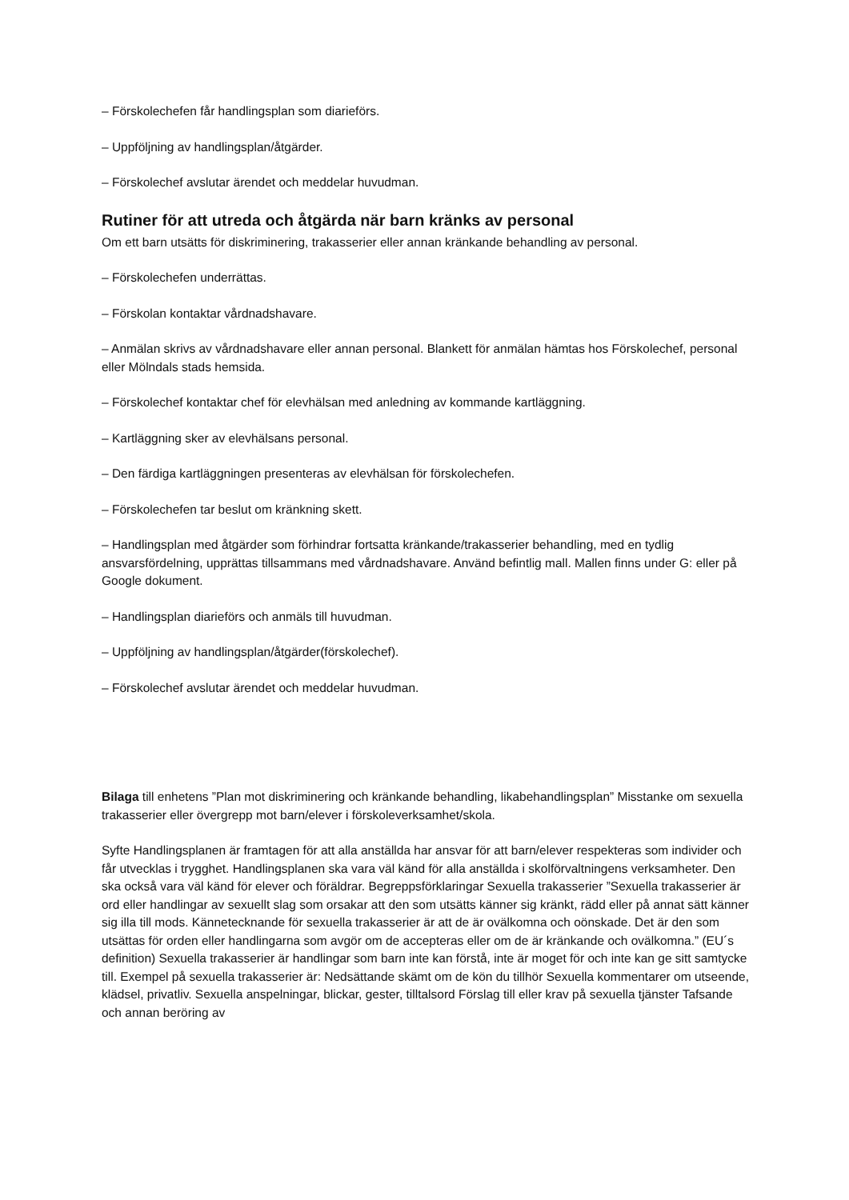– Förskolechefen får handlingsplan som diarieförs.
– Uppföljning av handlingsplan/åtgärder.
– Förskolechef avslutar ärendet och meddelar huvudman.
Rutiner för att utreda och åtgärda när barn kränks av personal
Om ett barn utsätts för diskriminering, trakasserier eller annan kränkande behandling av personal.
– Förskolechefen underrättas.
– Förskolan kontaktar vårdnadshavare.
– Anmälan skrivs av vårdnadshavare eller annan personal. Blankett för anmälan hämtas hos Förskolechef, personal eller Mölndals stads hemsida.
– Förskolechef kontaktar chef för elevhälsan med anledning av kommande kartläggning.
– Kartläggning sker av elevhälsans personal.
– Den färdiga kartläggningen presenteras av elevhälsan för förskolechefen.
– Förskolechefen tar beslut om kränkning skett.
– Handlingsplan med åtgärder som förhindrar fortsatta kränkande/trakasserier behandling, med en tydlig ansvarsfördelning, upprättas tillsammans med vårdnadshavare. Använd befintlig mall. Mallen finns under G: eller på Google dokument.
– Handlingsplan diarieförs och anmäls till huvudman.
– Uppföljning av handlingsplan/åtgärder(förskolechef).
– Förskolechef avslutar ärendet och meddelar huvudman.
Bilaga till enhetens ”Plan mot diskriminering och kränkande behandling, likabehandlingsplan” Misstanke om sexuella trakasserier eller övergrepp mot barn/elever i förskoleverksamhet/skola.
Syfte Handlingsplanen är framtagen för att alla anställda har ansvar för att barn/elever respekteras som individer och får utvecklas i trygghet. Handlingsplanen ska vara väl känd för alla anställda i skolförvaltningens verksamheter. Den ska också vara väl känd för elever och föräldrar. Begreppsförklaringar Sexuella trakasserier ”Sexuella trakasserier är ord eller handlingar av sexuellt slag som orsakar att den som utsätts känner sig kränkt, rädd eller på annat sätt känner sig illa till mods. Kännetecknande för sexuella trakasserier är att de är ovälkomna och oönskade. Det är den som utsättas för orden eller handlingarna som avgör om de accepteras eller om de är kränkande och ovälkomna.” (EU´s definition) Sexuella trakasserier är handlingar som barn inte kan förstå, inte är moget för och inte kan ge sitt samtycke till. Exempel på sexuella trakasserier är: Nedsättande skämt om de kön du tillhör Sexuella kommentarer om utseende, klädsel, privatliv. Sexuella anspelningar, blickar, gester, tilltalsord Förslag till eller krav på sexuella tjänster Tafsande och annan beröring av